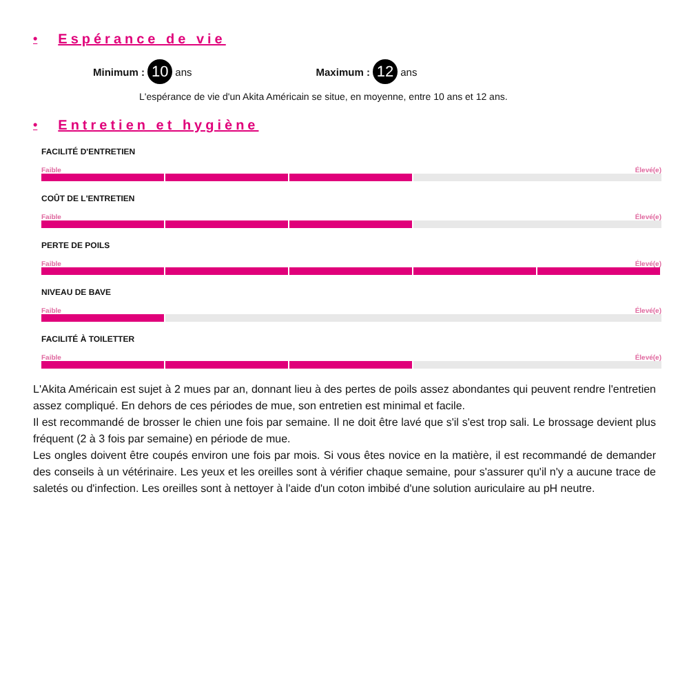• Espérance de vie
Minimum : 10 ans Maximum : 12 ans
L'espérance de vie d'un Akita Américain se situe, en moyenne, entre 10 ans et 12 ans.
• Entretien et hygiène
FACILITÉ D'ENTRETIEN
Faible Élevé(e)
COÛT DE L'ENTRETIEN
Faible Élevé(e)
PERTE DE POILS
Faible Élevé(e)
NIVEAU DE BAVE
Faible Élevé(e)
FACILITÉ À TOILETTER
Faible Élevé(e)
L'Akita Américain est sujet à 2 mues par an, donnant lieu à des pertes de poils assez abondantes qui peuvent rendre l'entretien assez compliqué. En dehors de ces périodes de mue, son entretien est minimal et facile.
Il est recommandé de brosser le chien une fois par semaine. Il ne doit être lavé que s'il s'est trop sali. Le brossage devient plus fréquent (2 à 3 fois par semaine) en période de mue.
Les ongles doivent être coupés environ une fois par mois. Si vous êtes novice en la matière, il est recommandé de demander des conseils à un vétérinaire. Les yeux et les oreilles sont à vérifier chaque semaine, pour s'assurer qu'il n'y a aucune trace de saletés ou d'infection. Les oreilles sont à nettoyer à l'aide d'un coton imbibé d'une solution auriculaire au pH neutre.